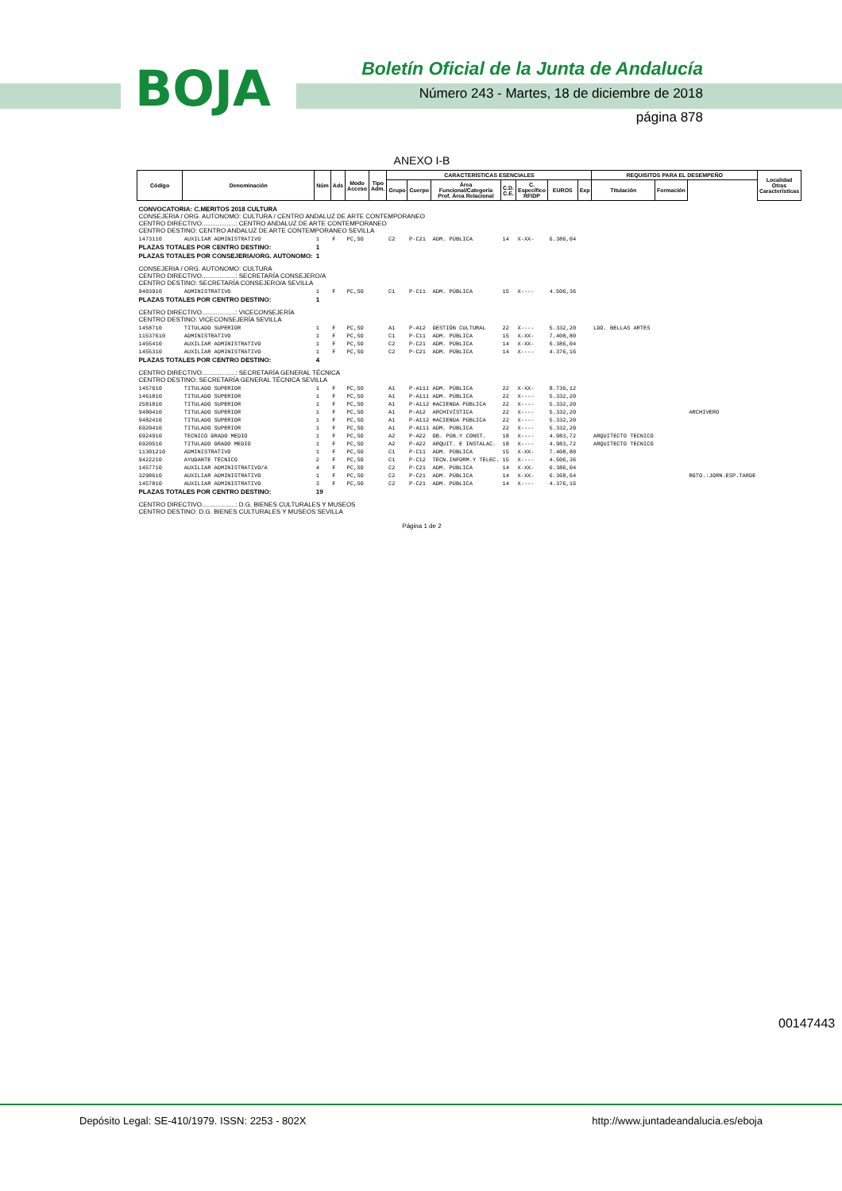BOJA
Boletín Oficial de la Junta de Andalucía
Número 243 - Martes, 18 de diciembre de 2018
página 878
ANEXO I-B
| Código | Denominación | Núm | Ads | Modo Acceso | Tipo Adm. | CARACTERÍSTICAS ESENCIALES | | | | | | | REQUISITOS PARA EL DESEMPEÑO | | | Localidad Otras Características |
| --- | --- | --- | --- | --- | --- | --- | --- | --- | --- | --- | --- | --- | --- | --- | --- | --- |
| | | | | | | Grupo | Cuerpo | Área Funcional/Categoría Prof. Área Relacional | C.D. C.E. | C. Específico RFIDP | EUROS | Exp | Titulación | Formación | | |
| CONVOCATORIA: C.MERITOS 2018 CULTURA CONSEJERIA / ORG. AUTONOMO: CULTURA / CENTRO ANDALUZ DE ARTE CONTEMPORANEO CENTRO DIRECTIVO...................: CENTRO ANDALUZ DE ARTE CONTEMPORANEO CENTRO DESTINO: CENTRO ANDALUZ DE ARTE CONTEMPORANEO SEVILLA | | | | | | | | | | | | | | | | |
| 1473110 | AUXILIAR ADMINISTRATIVO | 1 | F | PC,SO | | C2 | P-C21 | ADM. PÚBLICA | 14 | X-XX- | 6.386,04 | | | | | |
| PLAZAS TOTALES POR CENTRO DESTINO: | | 1 | | | | | | | | | | | | | | |
| PLAZAS TOTALES POR CONSEJERIA/ORG. AUTONOMO: | | 1 | | | | | | | | | | | | | | |
| CONSEJERIA / ORG. AUTONOMO: CULTURA CENTRO DIRECTIVO...................: SECRETARÍA CONSEJERO/A CENTRO DESTINO: SECRETARÍA CONSEJERO/A SEVILLA | | | | | | | | | | | | | | | | |
| 9403910 | ADMINISTRATIVO | 1 | F | PC,SO | | C1 | P-C11 | ADM. PÚBLICA | 15 | X---- | 4.506,36 | | | | | |
| PLAZAS TOTALES POR CENTRO DESTINO: | | 1 | | | | | | | | | | | | | | |
| CENTRO DIRECTIVO...................: VICECONSEJERÍA CENTRO DESTINO: VICECONSEJERÍA SEVILLA | | | | | | | | | | | | | | | | |
| 1458710 | TITULADO SUPERIOR | 1 | F | PC,SO | | A1 | P-A12 | GESTIÓN CULTURAL | 22 | X---- | 5.332,20 | | LDO. BELLAS ARTES | | | |
| 11537610 | ADMINISTRATIVO | 1 | F | PC,SO | | C1 | P-C11 | ADM. PÚBLICA | 15 | X-XX- | 7.408,80 | | | | | |
| 1455410 | AUXILIAR ADMINISTRATIVO | 1 | F | PC,SO | | C2 | P-C21 | ADM. PÚBLICA | 14 | X-XX- | 6.386,04 | | | | | |
| 1455310 | AUXILIAR ADMINISTRATIVO | 1 | F | PC,SO | | C2 | P-C21 | ADM. PÚBLICA | 14 | X---- | 4.376,16 | | | | | |
| PLAZAS TOTALES POR CENTRO DESTINO: | | 4 | | | | | | | | | | | | | | |
| CENTRO DIRECTIVO...................: SECRETARÍA GENERAL TÉCNICA CENTRO DESTINO: SECRETARÍA GENERAL TÉCNICA SEVILLA | | | | | | | | | | | | | | | | |
| 1457610 | TITULADO SUPERIOR | 1 | F | PC,SO | | A1 | P-A111 | ADM. PÚBLICA | 22 | X-XX- | 8.736,12 | | | | | |
| 1461810 | TITULADO SUPERIOR | 1 | F | PC,SO | | A1 | P-A111 | ADM. PÚBLICA | 22 | X---- | 5.332,20 | | | | | |
| 2581810 | TITULADO SUPERIOR | 1 | F | PC,SO | | A1 | P-A112 | HACIENDA PÚBLICA | 22 | X---- | 5.332,20 | | | | | |
| 9480410 | TITULADO SUPERIOR | 1 | F | PC,SO | | A1 | P-A12 | ARCHIVÍSTICA | 22 | X---- | 5.332,20 | | | | ARCHIVERO | |
| 9482410 | TITULADO SUPERIOR | 1 | F | PC,SO | | A1 | P-A112 | HACIENDA PÚBLICA | 22 | X---- | 5.332,20 | | | | | |
| 6920410 | TITULADO SUPERIOR | 1 | F | PC,SO | | A1 | P-A111 | ADM. PÚBLICA | 22 | X---- | 5.332,20 | | | | | |
| 6924910 | TECNICO GRADO MEDIO | 1 | F | PC,SO | | A2 | P-A22 | OB. PÚB.Y CONST. | 18 | X---- | 4.983,72 | | ARQUITECTO TECNICO | | | |
| 6920510 | TITULADO GRADO MEDIO | 1 | F | PC,SO | | A2 | P-A22 | ARQUIT. E INSTALAC. | 18 | X---- | 4.983,72 | | ARQUITECTO TECNICO | | | |
| 11301210 | ADMINISTRATIVO | 1 | F | PC,SO | | C1 | P-C11 | ADM. PÚBLICA | 15 | X-XX- | 7.408,80 | | | | | |
| 9422210 | AYUDANTE TÉCNICO | 2 | F | PC,SO | | C1 | P-C12 | TECN.INFORM.Y TELEC. | 15 | X---- | 4.506,36 | | | | | |
| 1457710 | AUXILIAR ADMINISTRATIVO/A | 4 | F | PC,SO | | C2 | P-C21 | ADM. PÚBLICA | 14 | X-XX- | 6.386,04 | | | | | |
| 3298610 | AUXILIAR ADMINISTRATIVO | 1 | F | PC,SO | | C2 | P-C21 | ADM. PÚBLICA | 14 | X-XX- | 6.368,64 | | | | RGTO.:JORN.ESP.TARDE | |
| 1457810 | AUXILIAR ADMINISTRATIVO | 3 | F | PC,SO | | C2 | P-C21 | ADM. PÚBLICA | 14 | X---- | 4.376,16 | | | | | |
| PLAZAS TOTALES POR CENTRO DESTINO: | | 19 | | | | | | | | | | | | | | |
| CENTRO DIRECTIVO...................: D.G. BIENES CULTURALES Y MUSEOS CENTRO DESTINO: D.G. BIENES CULTURALES Y MUSEOS SEVILLA | | | | | | | | | | | | | | | | |
Página 1 de 2
00147443
Depósito Legal: SE-410/1979. ISSN: 2253 - 802X http://www.juntadeandalucia.es/eboja